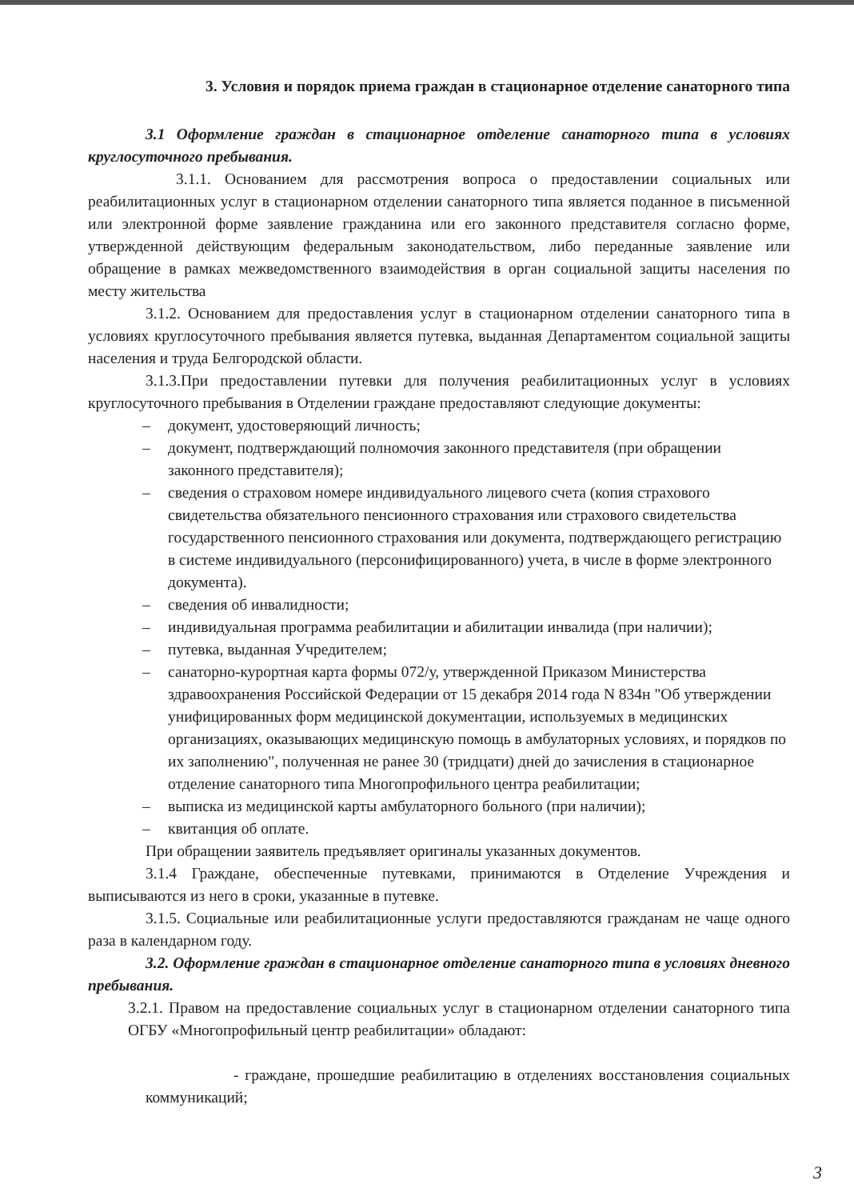3. Условия и порядок приема граждан в стационарное отделение санаторного типа
3.1 Оформление граждан в стационарное отделение санаторного типа в условиях круглосуточного пребывания.
3.1.1. Основанием для рассмотрения вопроса о предоставлении социальных или реабилитационных услуг в стационарном отделении санаторного типа является поданное в письменной или электронной форме заявление гражданина или его законного представителя согласно форме, утвержденной действующим федеральным законодательством, либо переданные заявление или обращение в рамках межведомственного взаимодействия в орган социальной защиты населения по месту жительства
3.1.2. Основанием для предоставления услуг в стационарном отделении санаторного типа в условиях круглосуточного пребывания является путевка, выданная Департаментом социальной защиты населения и труда Белгородской области.
3.1.3.При предоставлении путевки для получения реабилитационных услуг в условиях круглосуточного пребывания в Отделении граждане предоставляют следующие документы:
– документ, удостоверяющий личность;
– документ, подтверждающий полномочия законного представителя (при обращении законного представителя);
– сведения о страховом номере индивидуального лицевого счета (копия страхового свидетельства обязательного пенсионного страхования или страхового свидетельства государственного пенсионного страхования или документа, подтверждающего регистрацию в системе индивидуального (персонифицированного) учета, в числе в форме электронного документа).
– сведения об инвалидности;
– индивидуальная программа реабилитации и абилитации инвалида (при наличии);
– путевка, выданная Учредителем;
– санаторно-курортная карта формы 072/у, утвержденной Приказом Министерства здравоохранения Российской Федерации от 15 декабря 2014 года N 834н "Об утверждении унифицированных форм медицинской документации, используемых в медицинских организациях, оказывающих медицинскую помощь в амбулаторных условиях, и порядков по их заполнению", полученная не ранее 30 (тридцати) дней до зачисления в стационарное отделение санаторного типа Многопрофильного центра реабилитации;
– выписка из медицинской карты амбулаторного больного (при наличии);
– квитанция об оплате.
При обращении заявитель предъявляет оригиналы указанных документов.
3.1.4 Граждане, обеспеченные путевками, принимаются в Отделение Учреждения и выписываются из него в сроки, указанные в путевке.
3.1.5. Социальные или реабилитационные услуги предоставляются гражданам не чаще одного раза в календарном году.
3.2. Оформление граждан в стационарное отделение санаторного типа в условиях дневного пребывания.
3.2.1. Правом на предоставление социальных услуг в стационарном отделении санаторного типа ОГБУ «Многопрофильный центр реабилитации» обладают:
- граждане, прошедшие реабилитацию в отделениях восстановления социальных коммуникаций;
3